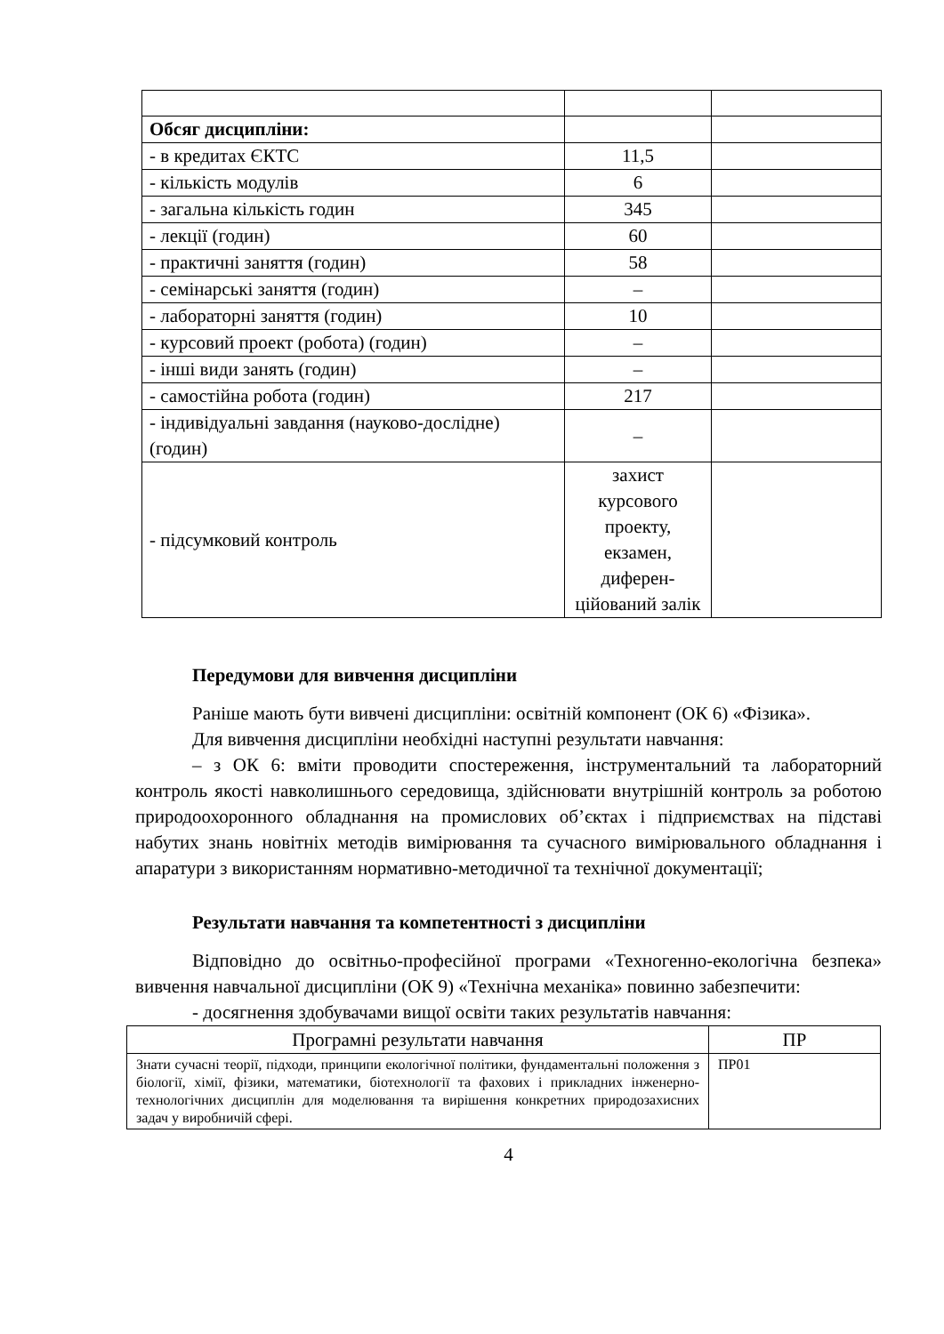| Обсяг дисципліни: | | |
| - в кредитах ЄКТС | 11,5 | |
| - кількість модулів | 6 | |
| - загальна кількість годин | 345 | |
| - лекції (годин) | 60 | |
| - практичні заняття (годин) | 58 | |
| - семінарські заняття (годин) | – | |
| - лабораторні заняття (годин) | 10 | |
| - курсовий проект (робота) (годин) | – | |
| - інші види занять (годин) | – | |
| - самостійна робота (годин) | 217 | |
| - індивідуальні завдання (науково-дослідне) (годин) | – | |
| - підсумковий контроль | захист курсового проекту, екзамен, диферен-ційований залік | |
Передумови для вивчення дисципліни
Раніше мають бути вивчені дисципліни: освітній компонент (ОК 6) «Фізика».
Для вивчення дисципліни необхідні наступні результати навчання:
– з ОК 6: вміти проводити спостереження, інструментальний та лабораторний контроль якості навколишнього середовища, здійснювати внутрішній контроль за роботою природоохоронного обладнання на промислових об’єктах і підприємствах на підставі набутих знань новітніх методів вимірювання та сучасного вимірювального обладнання і апаратури з використанням нормативно-методичної та технічної документації;
Результати навчання та компетентності з дисципліни
Відповідно до освітньо-професійної програми «Техногенно-екологічна безпека» вивчення навчальної дисципліни (ОК 9) «Технічна механіка» повинно забезпечити:
- досягнення здобувачами вищої освіти таких результатів навчання:
| Програмні результати навчання | ПР |
| --- | --- |
| Знати сучасні теорії, підходи, принципи екологічної політики, фундаментальні положення з біології, хімії, фізики, математики, біотехнології та фахових і прикладних інженерно-технологічних дисциплін для моделювання та вирішення конкретних природозахисних задач у виробничій сфері. | ПР01 |
4